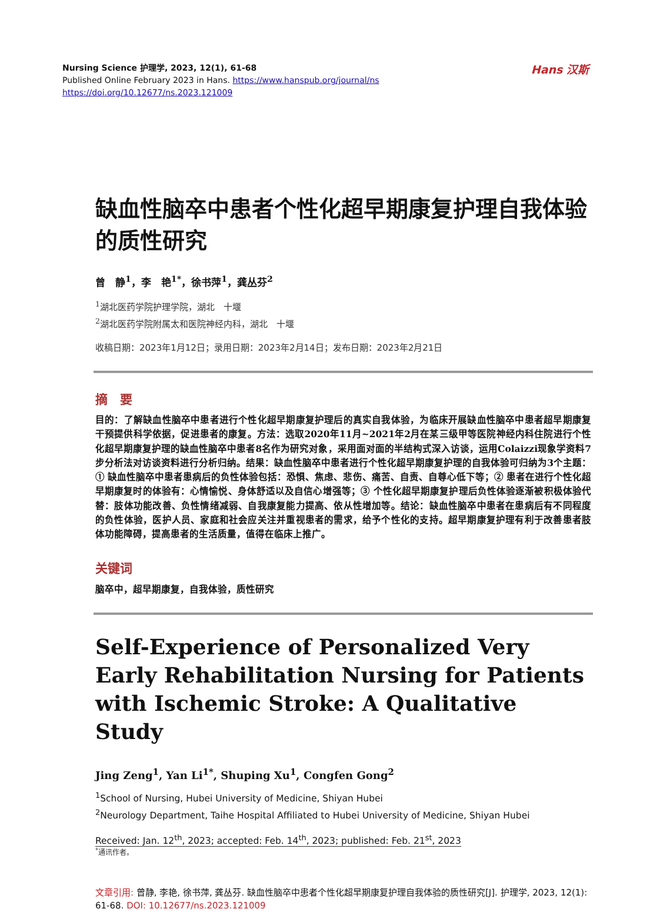Nursing Science 护理学, 2023, 12(1), 61-68
Published Online February 2023 in Hans. https://www.hanspub.org/journal/ns
https://doi.org/10.12677/ns.2023.121009
Hans 汉斯
缺血性脑卒中患者个性化超早期康复护理自我体验的质性研究
曾　静<sup>1</sup>，李　艳<sup>1*</sup>，徐书萍<sup>1</sup>，龚丛芬<sup>2</sup>
<sup>1</sup> 湖北医药学院护理学院，湖北　十堰
<sup>2</sup> 湖北医药学院附属太和医院神经内科，湖北　十堰
收稿日期：2023年1月12日；录用日期：2023年2月14日；发布日期：2023年2月21日
摘　要
目的：了解缺血性脑卒中患者进行个性化超早期康复护理后的真实自我体验，为临床开展缺血性脑卒中患者超早期康复干预提供科学依据，促进患者的康复。方法：选取2020年11月~2021年2月在某三级甲等医院神经内科住院进行个性化超早期康复护理的缺血性脑卒中患者8名作为研究对象，采用面对面的半结构式深入访谈，运用Colaizzi现象学资料7步分析法对访谈资料进行分析归纳。结果：缺血性脑卒中患者进行个性化超早期康复护理的自我体验可归纳为3个主题：① 缺血性脑卒中患者患病后的负性体验包括：恐惧、焦虑、悲伤、痛苦、自责、自尊心低下等；② 患者在进行个性化超早期康复时的体验有：心情愉悦、身体舒适以及自信心增强等；③ 个性化超早期康复护理后负性体验逐渐被积极体验代替：肢体功能改善、负性情绪减弱、自我康复能力提高、依从性增加等。结论：缺血性脑卒中患者在患病后有不同程度的负性体验，医护人员、家庭和社会应关注并重视患者的需求，给予个性化的支持。超早期康复护理有利于改善患者肢体功能障碍，提高患者的生活质量，值得在临床上推广。
关键词
脑卒中，超早期康复，自我体验，质性研究
Self-Experience of Personalized Very Early Rehabilitation Nursing for Patients with Ischemic Stroke: A Qualitative Study
Jing Zeng<sup>1</sup>, Yan Li<sup>1*</sup>, Shuping Xu<sup>1</sup>, Congfen Gong<sup>2</sup>
<sup>1</sup> School of Nursing, Hubei University of Medicine, Shiyan Hubei
<sup>2</sup> Neurology Department, Taihe Hospital Affiliated to Hubei University of Medicine, Shiyan Hubei
Received: Jan. 12<sup>th</sup>, 2023; accepted: Feb. 14<sup>th</sup>, 2023; published: Feb. 21<sup>st</sup>, 2023
<sup>*</sup> 通讯作者。
文章引用: 曾静, 李艳, 徐书萍, 龚丛芬. 缺血性脑卒中患者个性化超早期康复护理自我体验的质性研究[J]. 护理学, 2023, 12(1): 61-68. DOI: 10.12677/ns.2023.121009